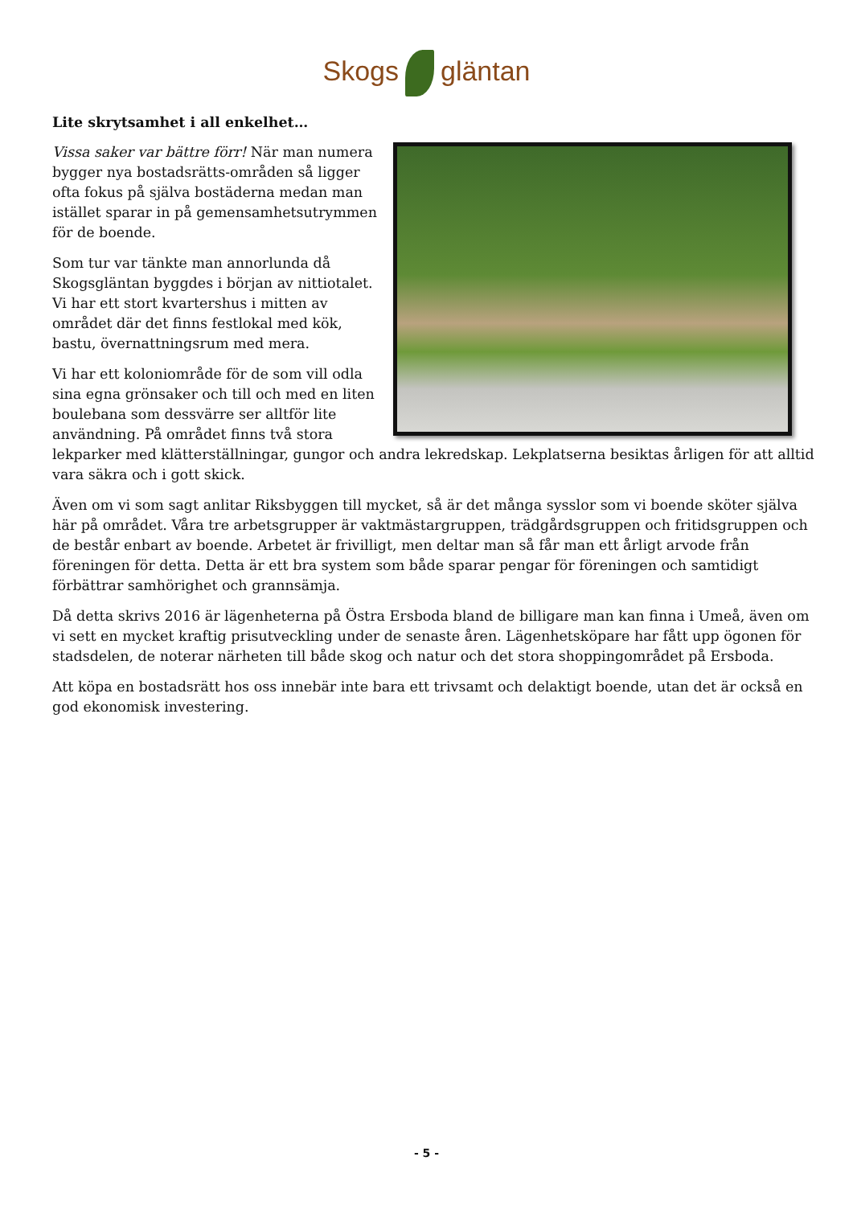Skogs gläntan
Lite skrytsamhet i all enkelhet…
Vissa saker var bättre förr! När man numera bygger nya bostadsrätts-områden så ligger ofta fokus på själva bostäderna medan man istället sparar in på gemensamhetsutrymmen för de boende.
Som tur var tänkte man annorlunda då Skogsgläntan byggdes i början av nittiotalet. Vi har ett stort kvartershus i mitten av området där det finns festlokal med kök, bastu, övernattningsrum med mera.
Vi har ett koloniområde för de som vill odla sina egna grönsaker och till och med en liten boulebana som dessvärre ser alltför lite användning. På området finns två stora lekparker med klätterställningar, gungor och andra lekredskap. Lekplatserna besiktas årligen för att alltid vara säkra och i gott skick.
Även om vi som sagt anlitar Riksbyggen till mycket, så är det många sysslor som vi boende sköter själva här på området. Våra tre arbetsgrupper är vaktmästargruppen, trädgårdsgruppen och fritidsgruppen och de består enbart av boende. Arbetet är frivilligt, men deltar man så får man ett årligt arvode från föreningen för detta. Detta är ett bra system som både sparar pengar för föreningen och samtidigt förbättrar samhörighet och grannsämja.
Då detta skrivs 2016 är lägenheterna på Östra Ersboda bland de billigare man kan finna i Umeå, även om vi sett en mycket kraftig prisutveckling under de senaste åren. Lägenhetsköpare har fått upp ögonen för stadsdelen, de noterar närheten till både skog och natur och det stora shoppingområdet på Ersboda.
Att köpa en bostadsrätt hos oss innebär inte bara ett trivsamt och delaktigt boende, utan det är också en god ekonomisk investering.
- 5 -